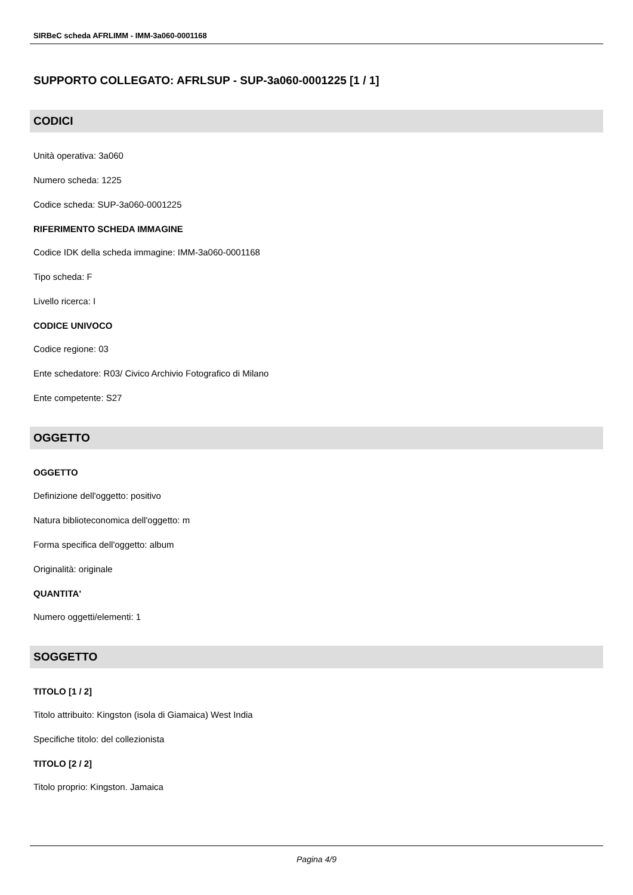SIRBeC scheda AFRLIMM - IMM-3a060-0001168
SUPPORTO COLLEGATO: AFRLSUP - SUP-3a060-0001225 [1 / 1]
CODICI
Unità operativa: 3a060
Numero scheda: 1225
Codice scheda: SUP-3a060-0001225
RIFERIMENTO SCHEDA IMMAGINE
Codice IDK della scheda immagine: IMM-3a060-0001168
Tipo scheda: F
Livello ricerca: I
CODICE UNIVOCO
Codice regione: 03
Ente schedatore: R03/ Civico Archivio Fotografico di Milano
Ente competente: S27
OGGETTO
OGGETTO
Definizione dell'oggetto: positivo
Natura biblioteconomica dell'oggetto: m
Forma specifica dell'oggetto: album
Originalità: originale
QUANTITA'
Numero oggetti/elementi: 1
SOGGETTO
TITOLO [1 / 2]
Titolo attribuito: Kingston (isola di Giamaica) West India
Specifiche titolo: del collezionista
TITOLO [2 / 2]
Titolo proprio: Kingston. Jamaica
Pagina 4/9